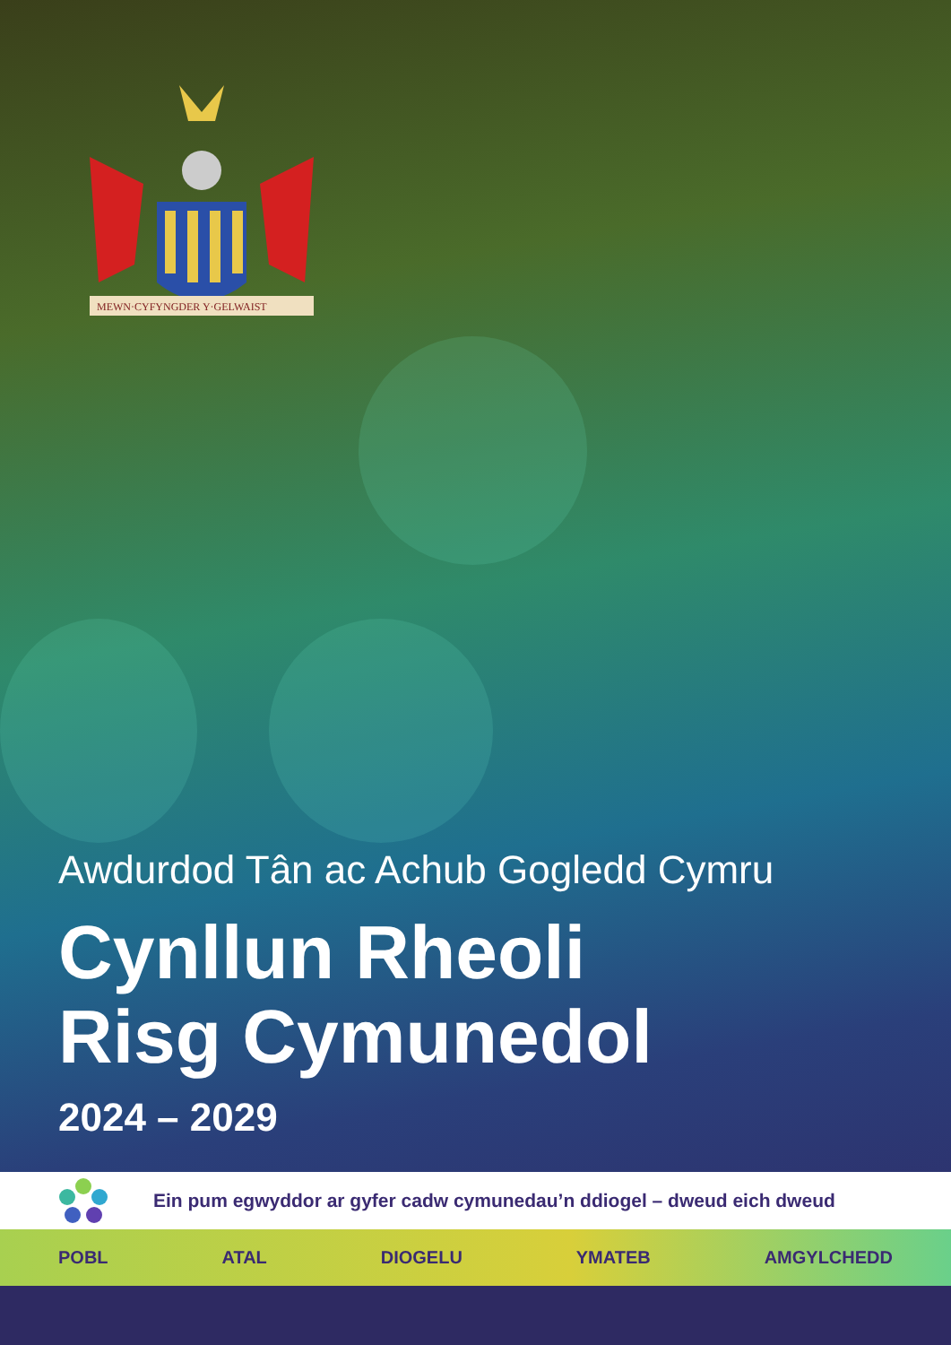MEWN·CYFYNGDER Y·GELWAIST
Awdurdod Tân ac Achub Gogledd Cymru
Cynllun Rheoli
Risg Cymunedol
2024 – 2029
Ein pum egwyddor ar gyfer cadw cymunedau’n ddiogel – dweud eich dweud
POBL ATAL DIOGELU YMATEB AMGYLCHEDD